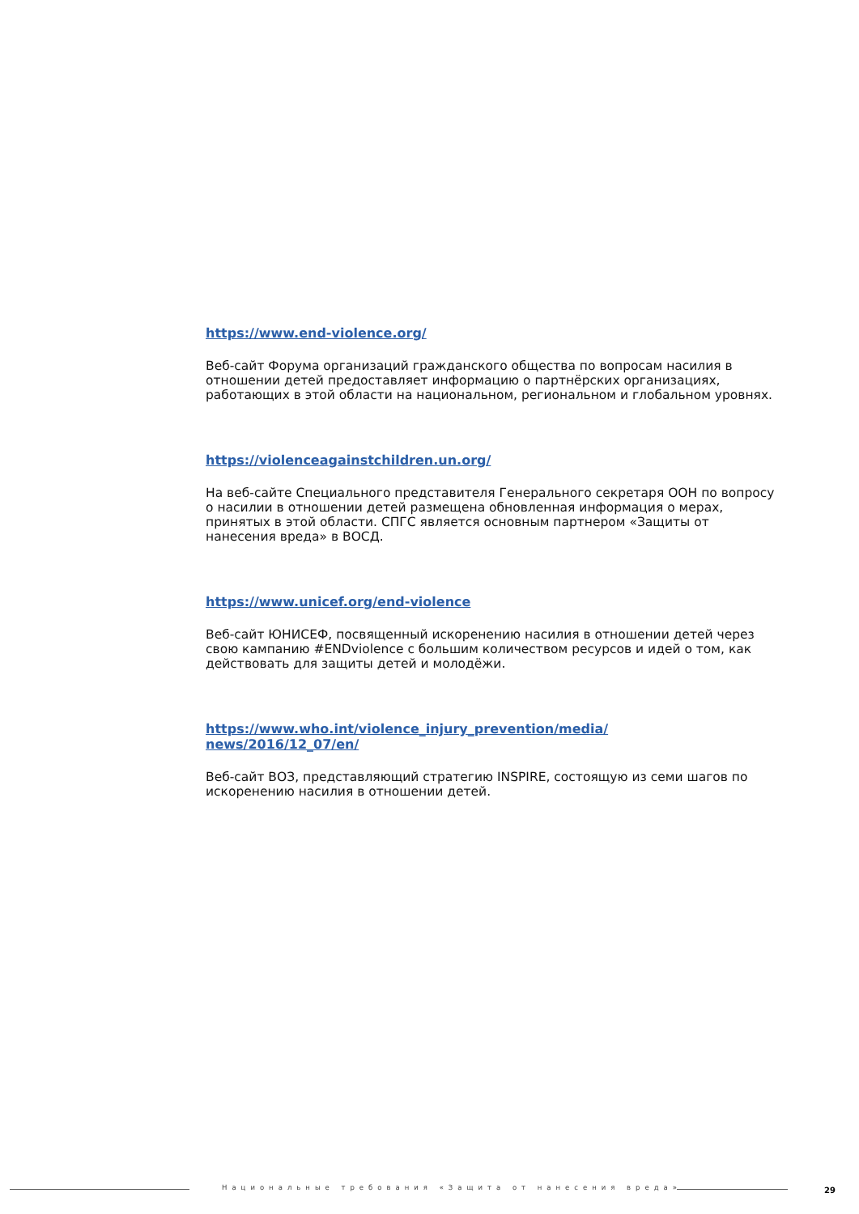https://www.end-violence.org/
Веб-сайт Форума организаций гражданского общества по вопросам насилия в отношении детей предоставляет информацию о партнёрских организациях, работающих в этой области на национальном, региональном и глобальном уровнях.
https://violenceagainstchildren.un.org/
На веб-сайте Специального представителя Генерального секретаря ООН по вопросу о насилии в отношении детей размещена обновленная информация о мерах, принятых в этой области. СПГС является основным партнером «Защиты от нанесения вреда» в ВОСД.
https://www.unicef.org/end-violence
Веб-сайт ЮНИСЕФ, посвященный искоренению насилия в отношении детей через свою кампанию #ENDviolence с большим количеством ресурсов и идей о том, как действовать для защиты детей и молодёжи.
https://www.who.int/violence_injury_prevention/media/
news/2016/12_07/en/
Веб-сайт ВОЗ, представляющий стратегию INSPIRE, состоящую из семи шагов по искоренению насилия в отношении детей.
Национальные требования «Защита от нанесения вреда»
29